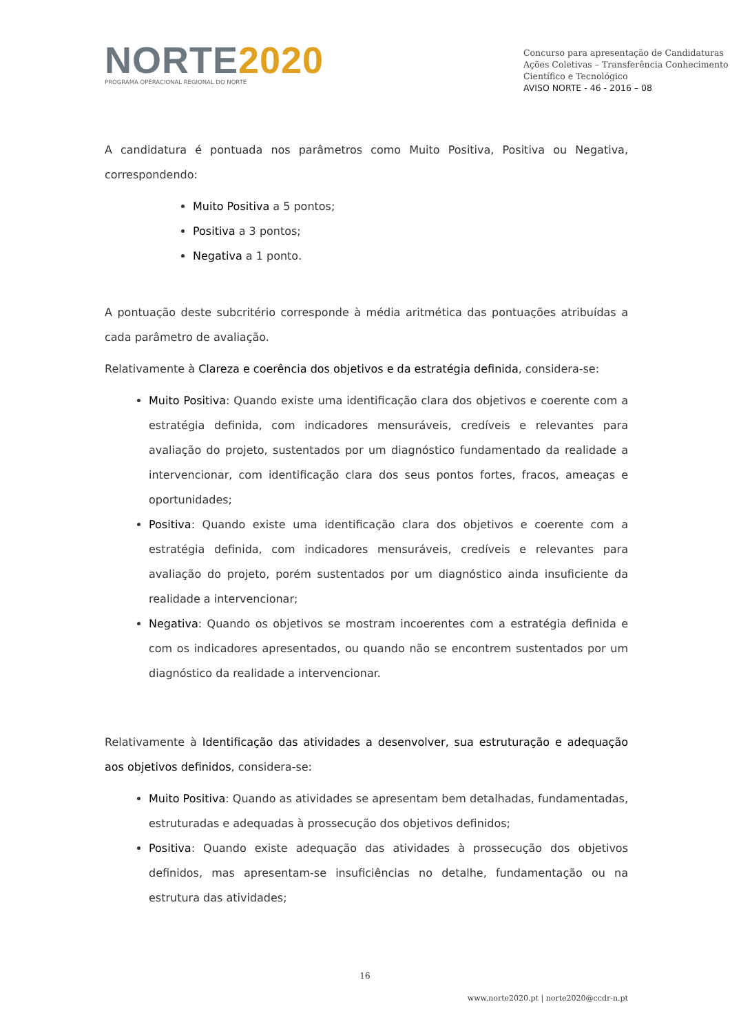NORTE 2020
PROGRAMA OPERACIONAL REGIONAL DO NORTE
Concurso para apresentação de Candidaturas
Ações Coletivas – Transferência Conhecimento Científico e Tecnológico
AVISO NORTE - 46 - 2016 – 08
A candidatura é pontuada nos parâmetros como Muito Positiva, Positiva ou Negativa, correspondendo:
Muito Positiva a 5 pontos;
Positiva a 3 pontos;
Negativa a 1 ponto.
A pontuação deste subcritério corresponde à média aritmética das pontuações atribuídas a cada parâmetro de avaliação.
Relativamente à Clareza e coerência dos objetivos e da estratégia definida, considera-se:
Muito Positiva: Quando existe uma identificação clara dos objetivos e coerente com a estratégia definida, com indicadores mensuráveis, credíveis e relevantes para avaliação do projeto, sustentados por um diagnóstico fundamentado da realidade a intervencionar, com identificação clara dos seus pontos fortes, fracos, ameaças e oportunidades;
Positiva: Quando existe uma identificação clara dos objetivos e coerente com a estratégia definida, com indicadores mensuráveis, credíveis e relevantes para avaliação do projeto, porém sustentados por um diagnóstico ainda insuficiente da realidade a intervencionar;
Negativa: Quando os objetivos se mostram incoerentes com a estratégia definida e com os indicadores apresentados, ou quando não se encontrem sustentados por um diagnóstico da realidade a intervencionar.
Relativamente à Identificação das atividades a desenvolver, sua estruturação e adequação aos objetivos definidos, considera-se:
Muito Positiva: Quando as atividades se apresentam bem detalhadas, fundamentadas, estruturadas e adequadas à prossecução dos objetivos definidos;
Positiva: Quando existe adequação das atividades à prossecução dos objetivos definidos, mas apresentam-se insuficiências no detalhe, fundamentação ou na estrutura das atividades;
16
www.norte2020.pt | norte2020@ccdr-n.pt